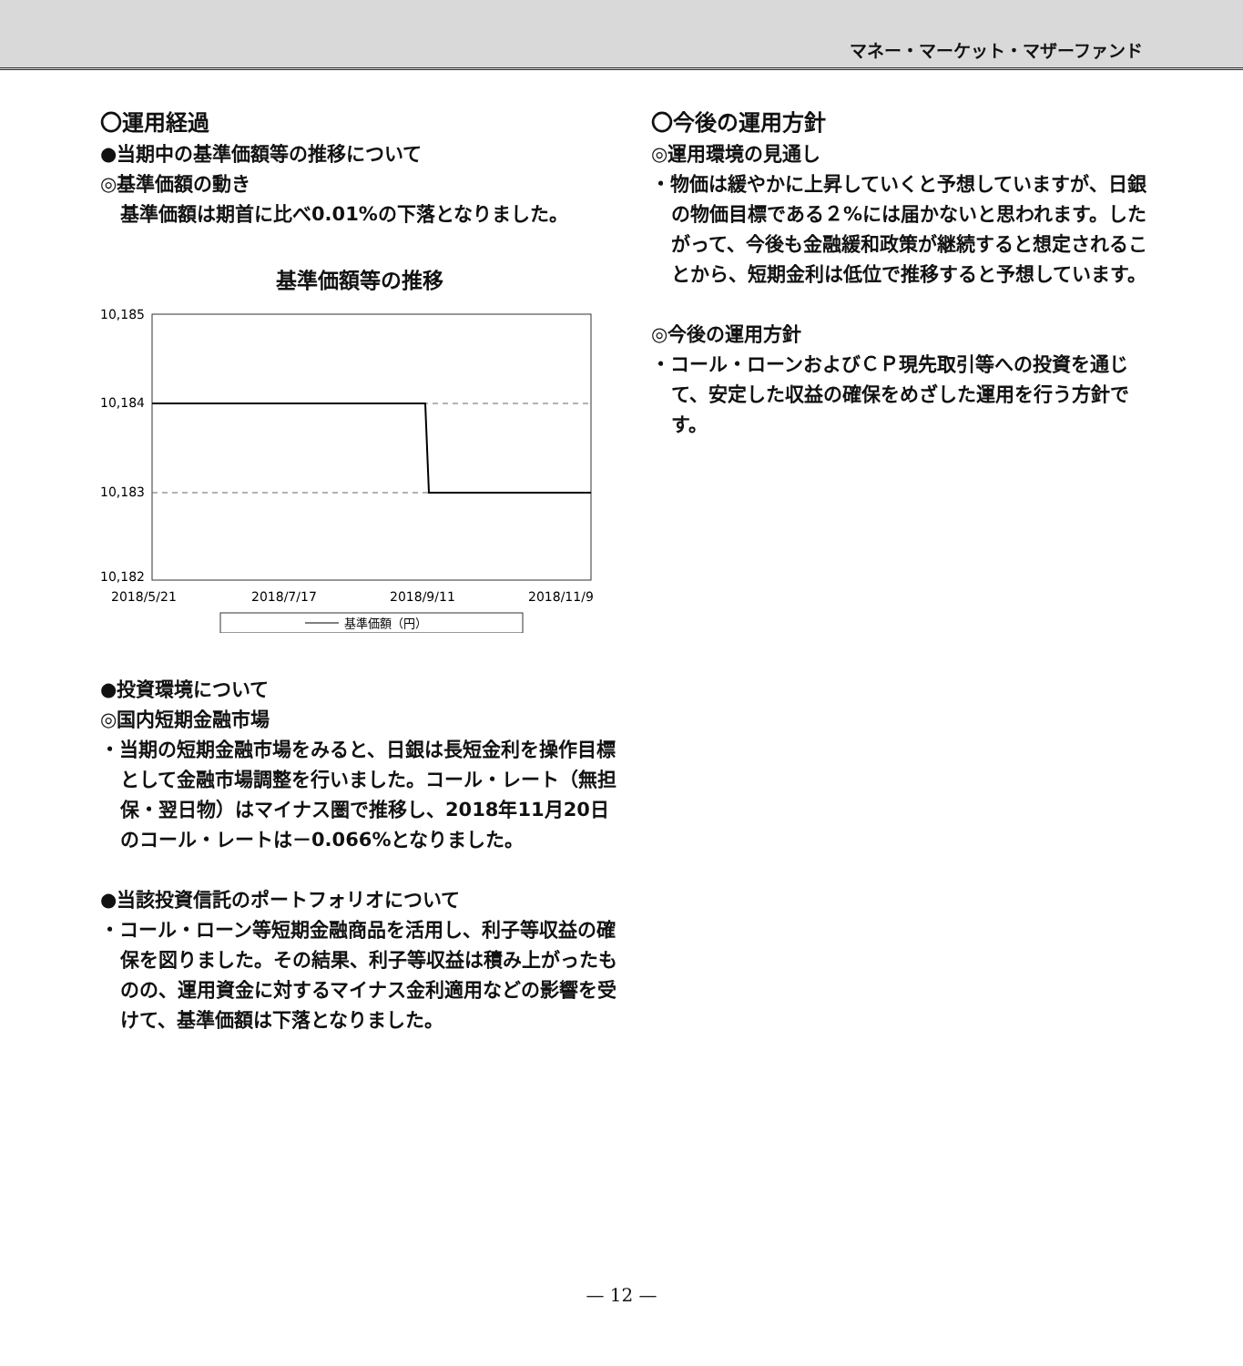マネー・マーケット・マザーファンド
〇運用経過
●当期中の基準価額等の推移について
◎基準価額の動き
基準価額は期首に比べ0.01%の下落となりました。
基準価額等の推移
10,185
10,184
10,183
10,182
2018/5/21
2018/7/17
2018/9/11
2018/11/9
基準価額（円）
●投資環境について
◎国内短期金融市場
・当期の短期金融市場をみると、日銀は長短金利を操作目標として金融市場調整を行いました。コール・レート（無担保・翌日物）はマイナス圏で推移し、2018年11月20日のコール・レートは－0.066%となりました。
●当該投資信託のポートフォリオについて
・コール・ローン等短期金融商品を活用し、利子等収益の確保を図りました。その結果、利子等収益は積み上がったものの、運用資金に対するマイナス金利適用などの影響を受けて、基準価額は下落となりました。
〇今後の運用方針
◎運用環境の見通し
・物価は緩やかに上昇していくと予想していますが、日銀の物価目標である２%には届かないと思われます。したがって、今後も金融緩和政策が継続すると想定されることから、短期金利は低位で推移すると予想しています。
◎今後の運用方針
・コール・ローンおよびＣＰ現先取引等への投資を通じて、安定した収益の確保をめざした運用を行う方針です。
— 12 —